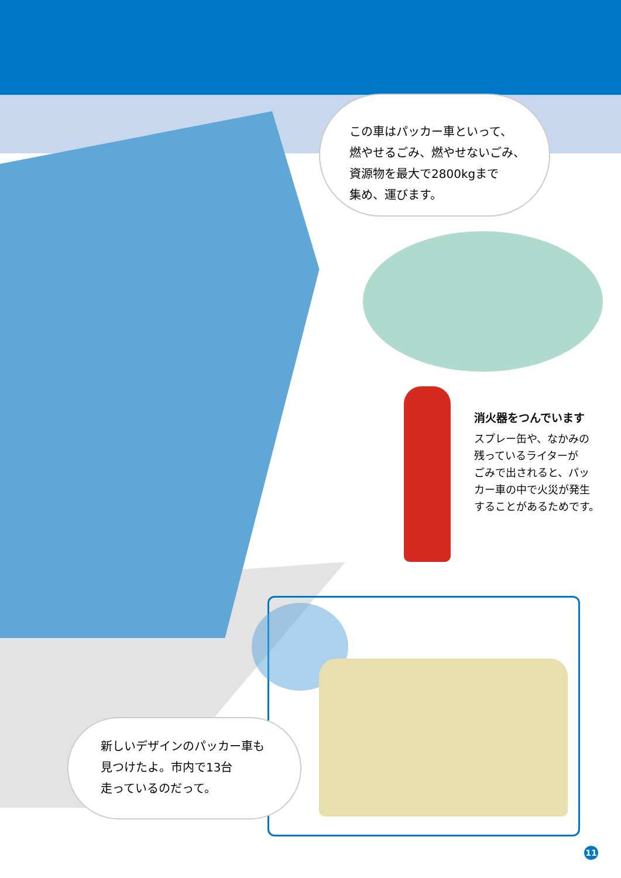この車はパッカー車といって、
燃やせるごみ、燃やせないごみ、
資源物を最大で2800kgまで
集め、運びます。
消火器をつんでいます
スプレー缶や、なかみの
残っているライターが
ごみで出されると、パッ
カー車の中で火災が発生
することがあるためです。
新しいデザインのパッカー車も
見つけたよ。市内で13台
走っているのだって。
11